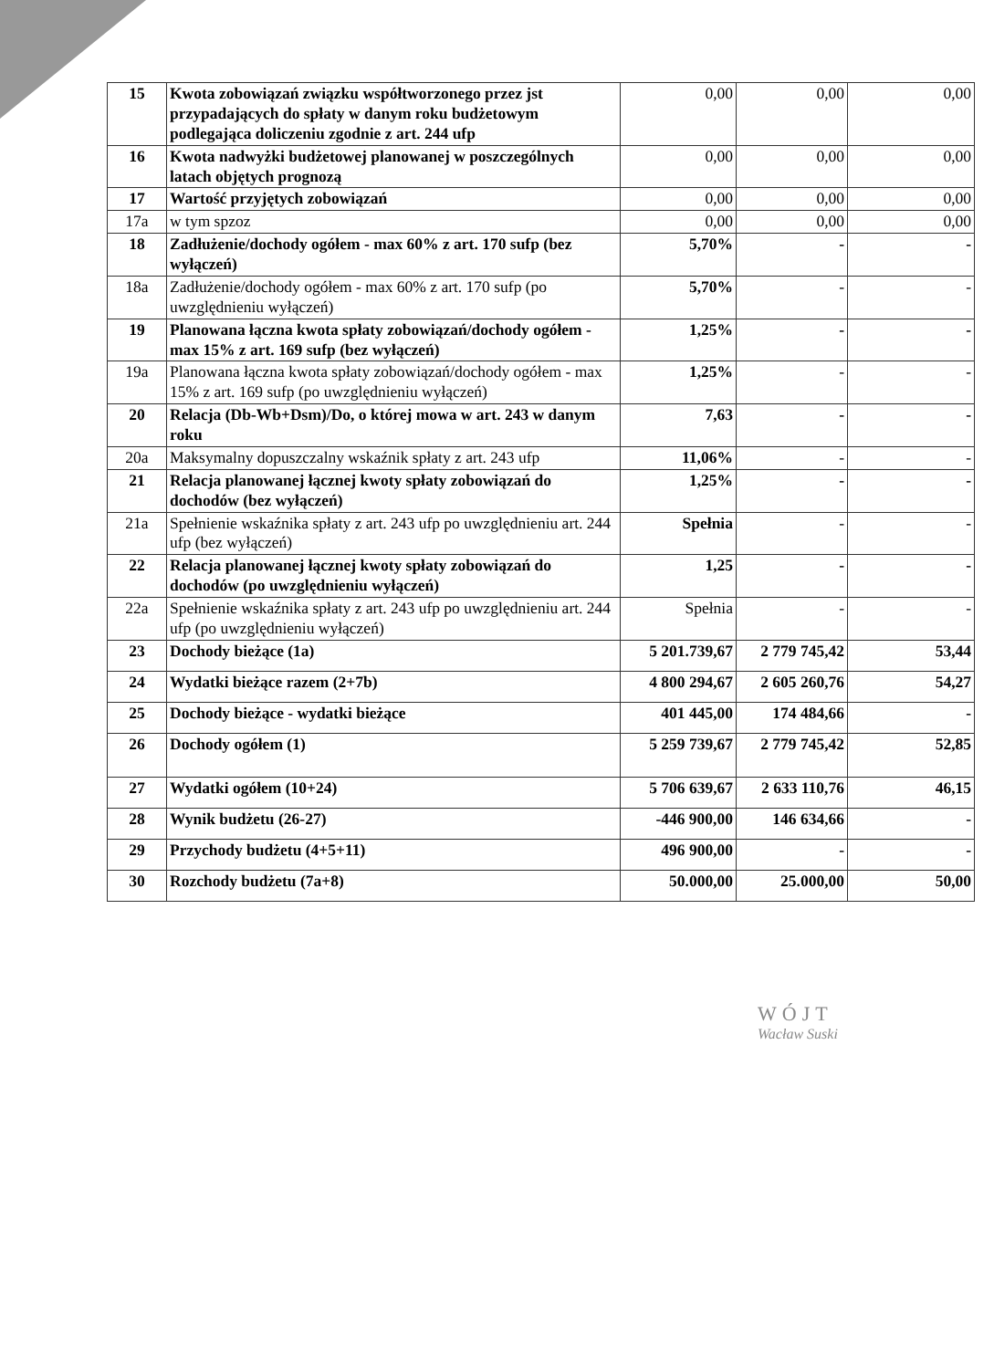| 15 | Kwota zobowiązań związku współtworzonego przez jst przypadających do spłaty w danym roku budżetowym podlegająca doliczeniu zgodnie z art. 244 ufp | 0,00 | 0,00 | 0,00 |
| 16 | Kwota nadwyżki budżetowej planowanej w poszczególnych latach objętych prognozą | 0,00 | 0,00 | 0,00 |
| 17 | Wartość przyjętych zobowiązań | 0,00 | 0,00 | 0,00 |
| 17a | w tym spzoz | 0,00 | 0,00 | 0,00 |
| 18 | Zadłużenie/dochody ogółem - max 60% z art. 170 sufp (bez wyłączeń) | 5,70% | - | - |
| 18a | Zadłużenie/dochody ogółem - max 60% z art. 170 sufp (po uwzględnieniu wyłączeń) | 5,70% | - | - |
| 19 | Planowana łączna kwota spłaty zobowiązań/dochody ogółem - max 15% z art. 169 sufp (bez wyłączeń) | 1,25% | - | - |
| 19a | Planowana łączna kwota spłaty zobowiązań/dochody ogółem - max 15% z art. 169 sufp (po uwzględnieniu wyłączeń) | 1,25% | - | - |
| 20 | Relacja (Db-Wb+Dsm)/Do, o której mowa w art. 243 w danym roku | 7,63 | - | - |
| 20a | Maksymalny dopuszczalny wskaźnik spłaty z art. 243 ufp | 11,06% | - | - |
| 21 | Relacja planowanej łącznej kwoty spłaty zobowiązań do dochodów (bez wyłączeń) | 1,25% | - | - |
| 21a | Spełnienie wskaźnika spłaty z art. 243 ufp po uwzględnieniu art. 244 ufp (bez wyłączeń) | Spełnia | - | - |
| 22 | Relacja planowanej łącznej kwoty spłaty zobowiązań do dochodów (po uwzględnieniu wyłączeń) | 1,25 | - | - |
| 22a | Spełnienie wskaźnika spłaty z art. 243 ufp po uwzględnieniu art. 244 ufp (po uwzględnieniu wyłączeń) | Spełnia | - | - |
| 23 | Dochody bieżące (1a) | 5 201.739,67 | 2 779 745,42 | 53,44 |
| 24 | Wydatki bieżące razem (2+7b) | 4 800 294,67 | 2 605 260,76 | 54,27 |
| 25 | Dochody bieżące - wydatki bieżące | 401 445,00 | 174 484,66 | - |
| 26 | Dochody ogółem (1) | 5 259 739,67 | 2 779 745,42 | 52,85 |
| 27 | Wydatki ogółem (10+24) | 5 706 639,67 | 2 633 110,76 | 46,15 |
| 28 | Wynik budżetu (26-27) | -446 900,00 | 146 634,66 | - |
| 29 | Przychody budżetu (4+5+11) | 496 900,00 | - | - |
| 30 | Rozchody budżetu (7a+8) | 50.000,00 | 25.000,00 | 50,00 |
WÓJT
Wacław Suski